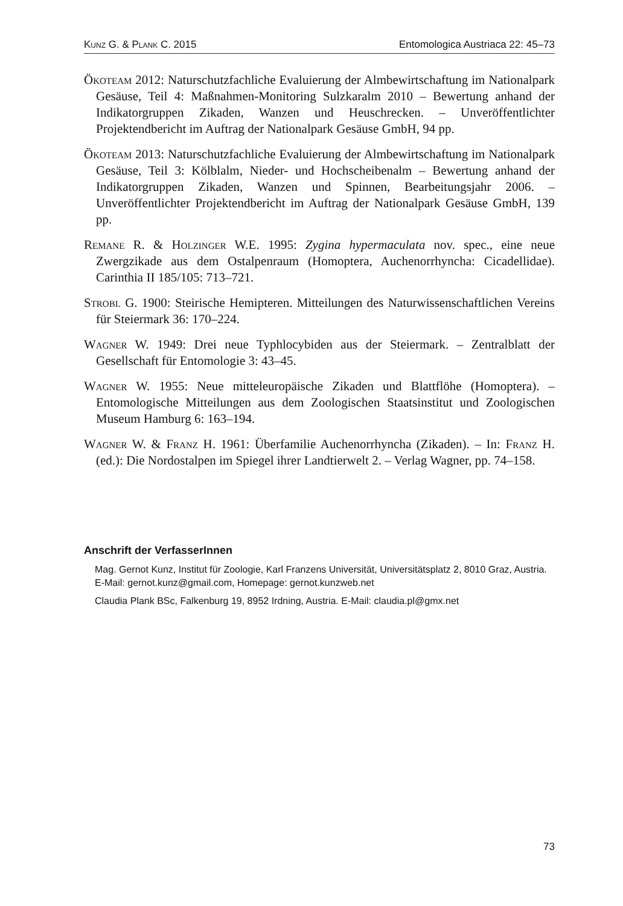Kunz G. & Plank C. 2015 Entomologica Austriaca 22: 45–73
Ökoteam 2012: Naturschutzfachliche Evaluierung der Almbewirtschaftung im Nationalpark Gesäuse, Teil 4: Maßnahmen-Monitoring Sulzkaralm 2010 – Bewertung anhand der Indikatorgruppen Zikaden, Wanzen und Heuschrecken. – Unveröffentlichter Projektendbericht im Auftrag der Nationalpark Gesäuse GmbH, 94 pp.
Ökoteam 2013: Naturschutzfachliche Evaluierung der Almbewirtschaftung im Nationalpark Gesäuse, Teil 3: Kölblalm, Nieder- und Hochscheibenalm – Bewertung anhand der Indikatorgruppen Zikaden, Wanzen und Spinnen, Bearbeitungsjahr 2006. – Unveröffentlichter Projektendbericht im Auftrag der Nationalpark Gesäuse GmbH, 139 pp.
Remane R. & Holzinger W.E. 1995: Zygina hypermaculata nov. spec., eine neue Zwergzikade aus dem Ostalpenraum (Homoptera, Auchenorrhyncha: Cicadellidae). Carinthia II 185/105: 713–721.
Strobl G. 1900: Steirische Hemipteren. Mitteilungen des Naturwissenschaftlichen Vereins für Steiermark 36: 170–224.
Wagner W. 1949: Drei neue Typhlocybiden aus der Steiermark. – Zentralblatt der Gesellschaft für Entomologie 3: 43–45.
Wagner W. 1955: Neue mitteleuropäische Zikaden und Blattflöhe (Homoptera). – Entomologische Mitteilungen aus dem Zoologischen Staatsinstitut und Zoologischen Museum Hamburg 6: 163–194.
Wagner W. & Franz H. 1961: Überfamilie Auchenorrhyncha (Zikaden). – In: Franz H. (ed.): Die Nordostalpen im Spiegel ihrer Landtierwelt 2. – Verlag Wagner, pp. 74–158.
Anschrift der VerfasserInnen
Mag. Gernot Kunz, Institut für Zoologie, Karl Franzens Universität, Universitätsplatz 2, 8010 Graz, Austria. E-Mail: gernot.kunz@gmail.com, Homepage: gernot.kunzweb.net
Claudia Plank BSc, Falkenburg 19, 8952 Irdning, Austria. E-Mail: claudia.pl@gmx.net
73